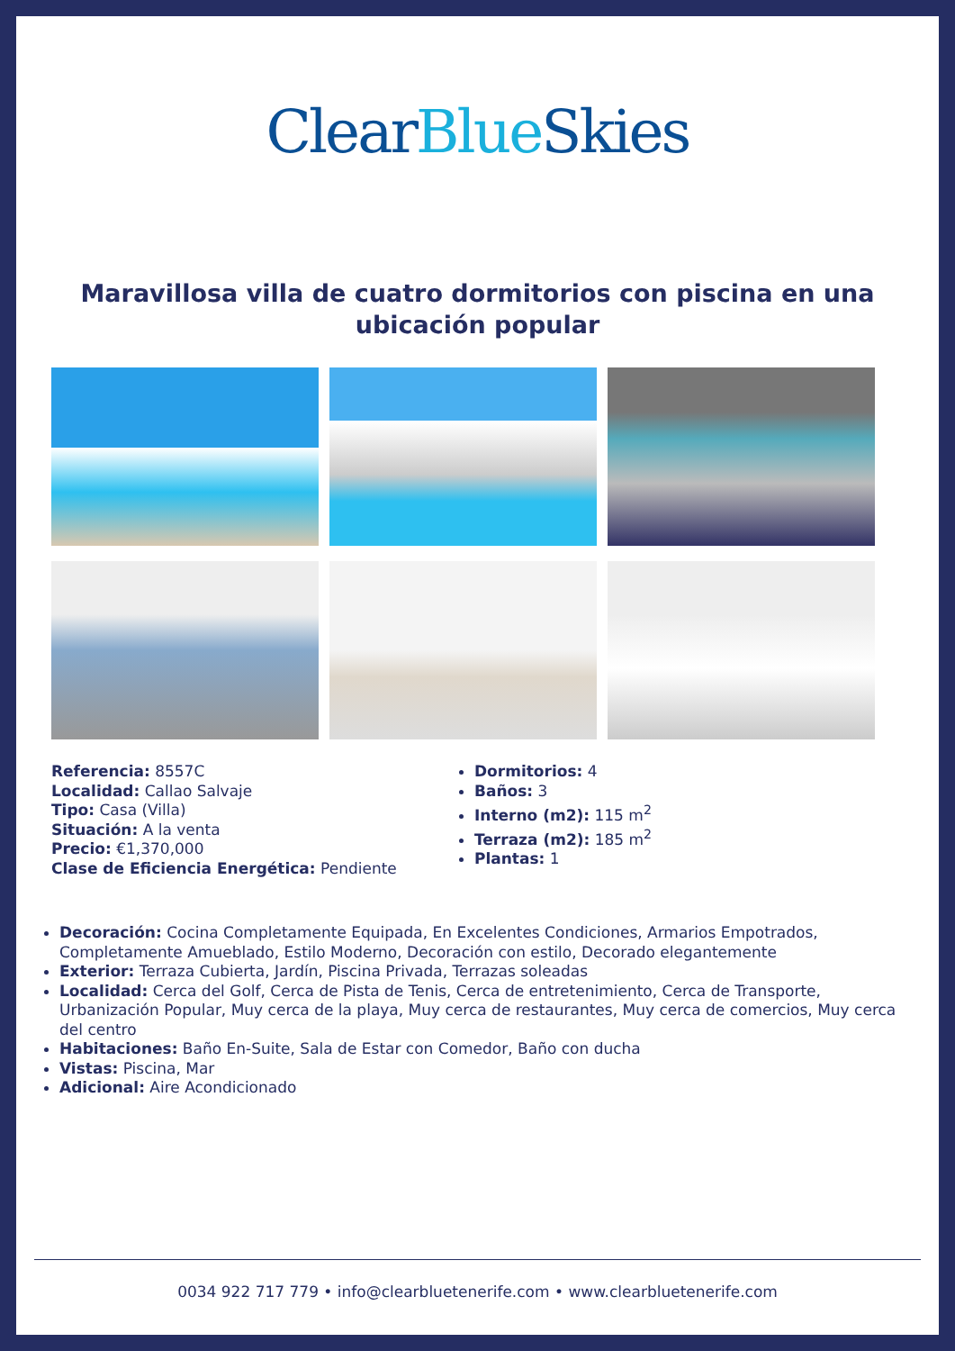Clear Blue Skies
Maravillosa villa de cuatro dormitorios con piscina en una ubicación popular
Referencia: 8557C
Localidad: Callao Salvaje
Tipo: Casa (Villa)
Situación: A la venta
Precio: €1,370,000
Clase de Eficiencia Energética: Pendiente
Dormitorios: 4
Baños: 3
Interno (m2): 115 m<sup>2</sup>
Terraza (m2): 185 m<sup>2</sup>
Plantas: 1
Decoración: Cocina Completamente Equipada, En Excelentes Condiciones, Armarios Empotrados, Completamente Amueblado, Estilo Moderno, Decoración con estilo, Decorado elegantemente
Exterior: Terraza Cubierta, Jardín, Piscina Privada, Terrazas soleadas
Localidad: Cerca del Golf, Cerca de Pista de Tenis, Cerca de entretenimiento, Cerca de Transporte, Urbanización Popular, Muy cerca de la playa, Muy cerca de restaurantes, Muy cerca de comercios, Muy cerca del centro
Habitaciones: Baño En-Suite, Sala de Estar con Comedor, Baño con ducha
Vistas: Piscina, Mar
Adicional: Aire Acondicionado
0034 922 717 779 • info@clearbluetenerife.com • www.clearbluetenerife.com